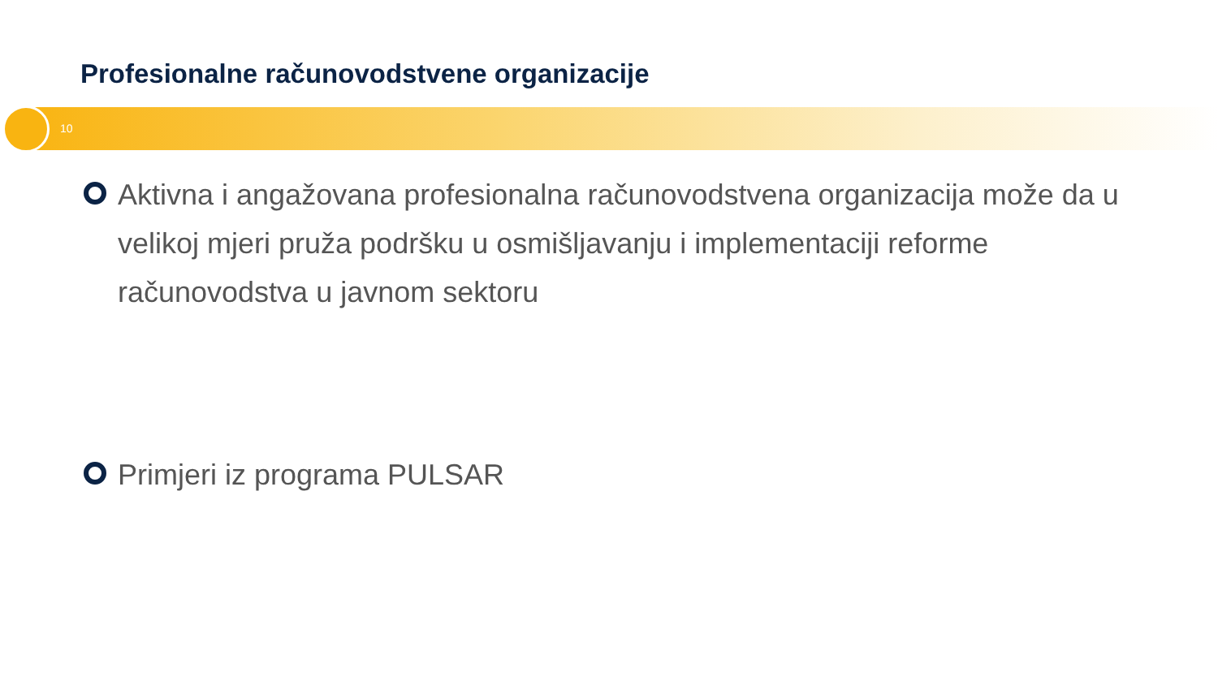Profesionalne računovodstvene organizacije
10
Aktivna i angažovana profesionalna računovodstvena organizacija može da u velikoj mjeri pruža podršku u osmišljavanju i implementaciji reforme računovodstva u javnom sektoru
Primjeri iz programa PULSAR